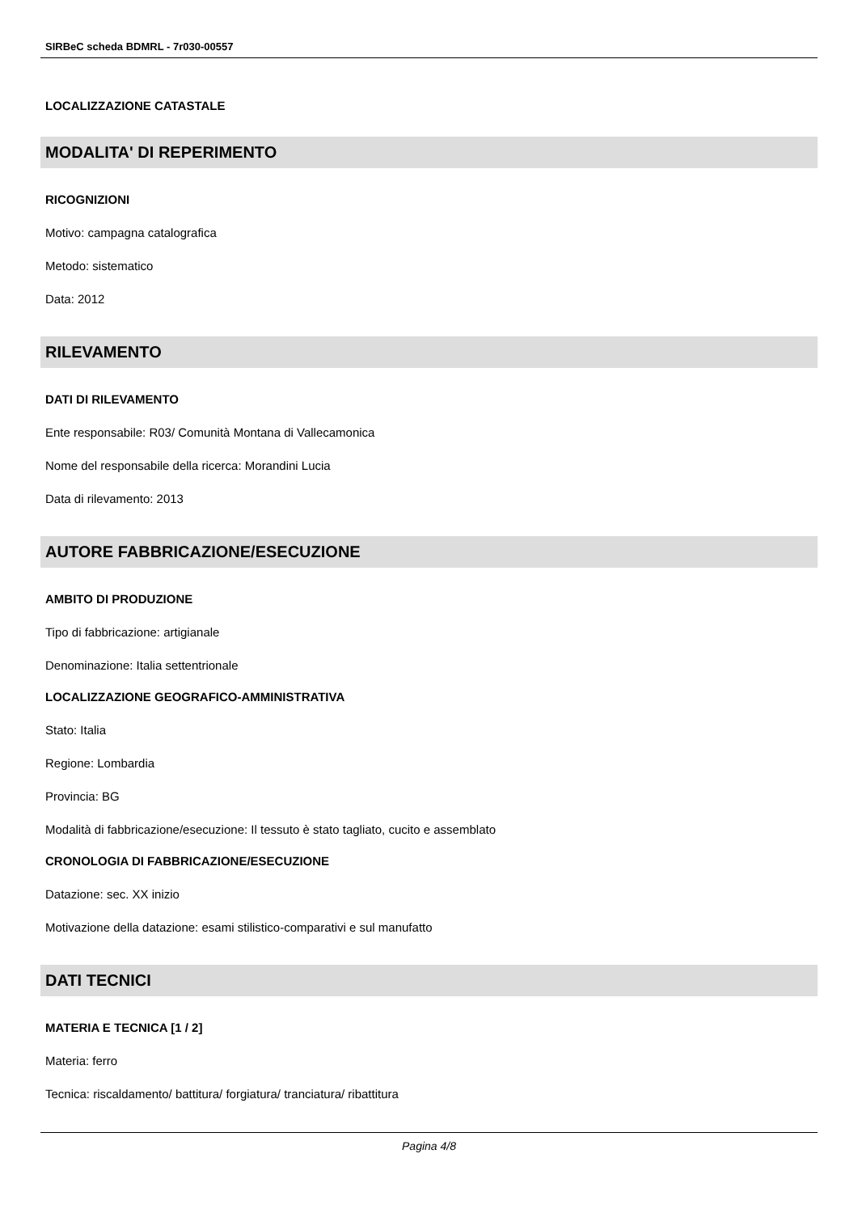SIRBeC scheda BDMRL - 7r030-00557
LOCALIZZAZIONE CATASTALE
MODALITA' DI REPERIMENTO
RICOGNIZIONI
Motivo: campagna catalografica
Metodo: sistematico
Data: 2012
RILEVAMENTO
DATI DI RILEVAMENTO
Ente responsabile: R03/ Comunità Montana di Vallecamonica
Nome del responsabile della ricerca: Morandini Lucia
Data di rilevamento: 2013
AUTORE FABBRICAZIONE/ESECUZIONE
AMBITO DI PRODUZIONE
Tipo di fabbricazione: artigianale
Denominazione: Italia settentrionale
LOCALIZZAZIONE GEOGRAFICO-AMMINISTRATIVA
Stato: Italia
Regione: Lombardia
Provincia: BG
Modalità di fabbricazione/esecuzione: Il tessuto è stato tagliato, cucito e assemblato
CRONOLOGIA DI FABBRICAZIONE/ESECUZIONE
Datazione: sec. XX inizio
Motivazione della datazione: esami stilistico-comparativi e sul manufatto
DATI TECNICI
MATERIA E TECNICA [1 / 2]
Materia: ferro
Tecnica: riscaldamento/ battitura/ forgiatura/ tranciatura/ ribattitura
Pagina 4/8